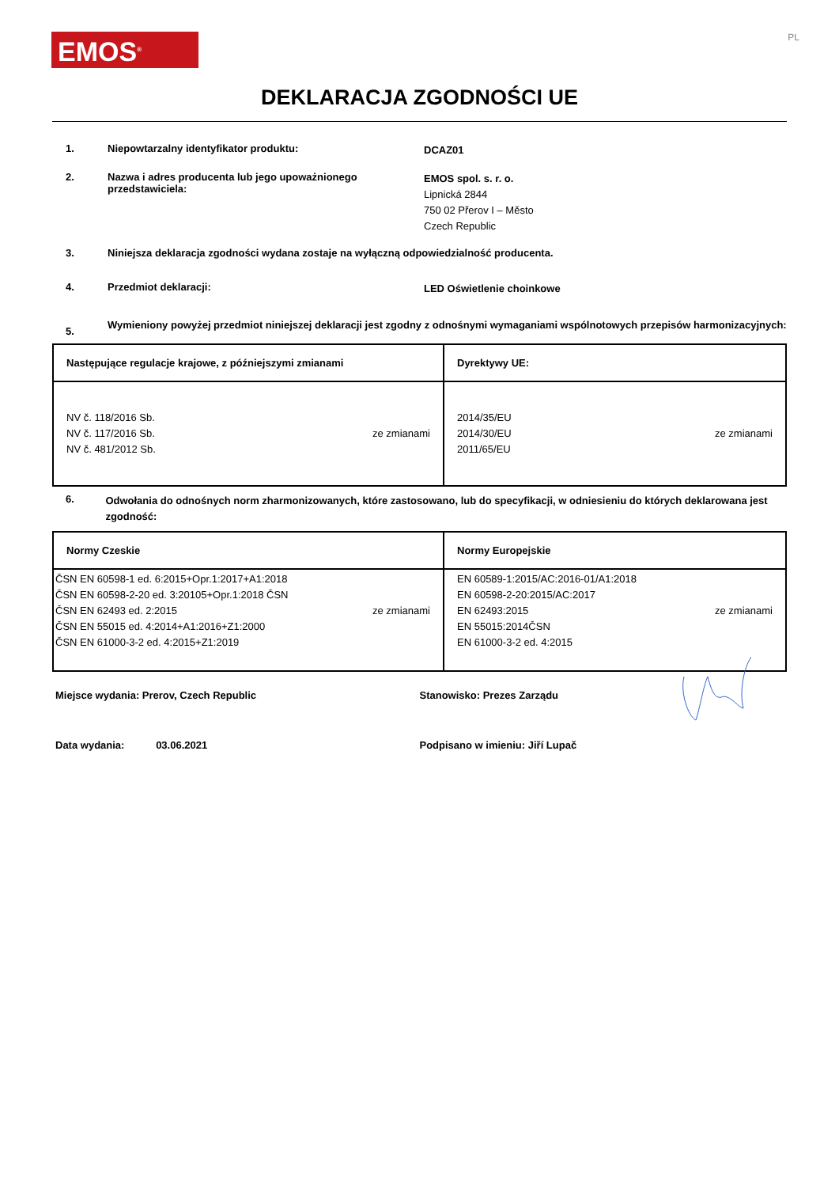EMOS<sup>®</sup>
PL
DEKLARACJA ZGODNOŚCI UE
1. Niepowtarzalny identyfikator produktu:
DCAZ01
2. Nazwa i adres producenta lub jego upoważnionego przedstawiciela:
EMOS spol. s. r. o.
Lipnická 2844
750 02 Přerov I – Město
Czech Republic
3. Niniejsza deklaracja zgodności wydana zostaje na wyłączną odpowiedzialność producenta.
4. Przedmiot deklaracji:
LED Oświetlenie choinkowe
5.
Wymieniony powyżej przedmiot niniejszej deklaracji jest zgodny z odnośnymi wymaganiami wspólnotowych przepisów harmonizacyjnych:
| Następujące regulacje krajowe, z późniejszymi zmianami | Dyrektywy UE: |
| --- | --- |
| NV č. 118/2016 Sb. NV č. 117/2016 Sb. NV č. 481/2012 Sb. ze zmianami | 2014/35/EU 2014/30/EU 2011/65/EU ze zmianami |
6.
Odwołania do odnośnych norm zharmonizowanych, które zastosowano, lub do specyfikacji, w odniesieniu do których deklarowana jest zgodność:
| Normy Czeskie | Normy Europejskie |
| --- | --- |
| ČSN EN 60598-1 ed. 6:2015+Opr.1:2017+A1:2018 ČSN EN 60598-2-20 ed. 3:20105+Opr.1:2018 ČSN ČSN EN 62493 ed. 2:2015 ČSN EN 55015 ed. 4:2014+A1:2016+Z1:2000 ČSN EN 61000-3-2 ed. 4:2015+Z1:2019 ze zmianami | EN 60589-1:2015/AC:2016-01/A1:2018 EN 60598-2-20:2015/AC:2017 EN 62493:2015 EN 55015:2014ČSN EN 61000-3-2 ed. 4:2015 ze zmianami |
Miejsce wydania: Prerov, Czech Republic Stanowisko: Prezes Zarządu
Data wydania: 03.06.2021 Podpisano w imieniu: Jiří Lupač